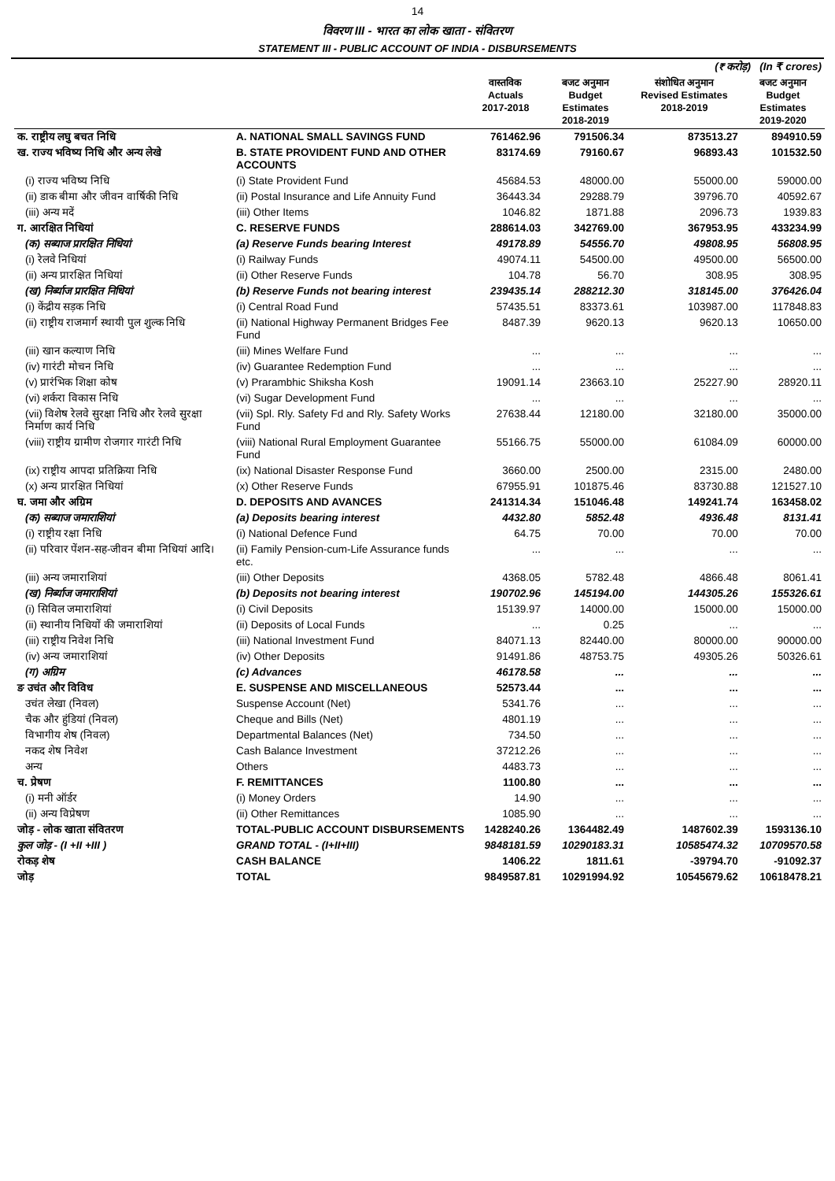14
विवरण III - भारत का लोक खाता - संवितरण
STATEMENT III - PUBLIC ACCOUNT OF INDIA - DISBURSEMENTS
| (₹ करोड़) (In ₹ crores) | | | | | |
| | | वास्तविक Actuals 2017-2018 | बजट अनुमान Budget Estimates 2018-2019 | संशोधित अनुमान Revised Estimates 2018-2019 | बजट अनुमान Budget Estimates 2019-2020 |
| क. राष्ट्रीय लघु बचत निधि | A. NATIONAL SMALL SAVINGS FUND | 761462.96 | 791506.34 | 873513.27 | 894910.59 |
| ख. राज्य भविष्य निधि और अन्य लेखे | B. STATE PROVIDENT FUND AND OTHER ACCOUNTS | 83174.69 | 79160.67 | 96893.43 | 101532.50 |
| (i) राज्य भविष्य निधि | (i) State Provident Fund | 45684.53 | 48000.00 | 55000.00 | 59000.00 |
| (ii) डाक बीमा और जीवन वार्षिकी निधि | (ii) Postal Insurance and Life Annuity Fund | 36443.34 | 29288.79 | 39796.70 | 40592.67 |
| (iii) अन्य मदें | (iii) Other Items | 1046.82 | 1871.88 | 2096.73 | 1939.83 |
| ग. आरक्षित निधियां | C. RESERVE FUNDS | 288614.03 | 342769.00 | 367953.95 | 433234.99 |
| (क) सब्याज प्रारक्षित निधियां | (a) Reserve Funds bearing Interest | 49178.89 | 54556.70 | 49808.95 | 56808.95 |
| (i) रेलवे निधियां | (i) Railway Funds | 49074.11 | 54500.00 | 49500.00 | 56500.00 |
| (ii) अन्य प्रारक्षित निधियां | (ii) Other Reserve Funds | 104.78 | 56.70 | 308.95 | 308.95 |
| (ख) निर्ब्याज प्रारक्षित निधियां | (b) Reserve Funds not bearing interest | 239435.14 | 288212.30 | 318145.00 | 376426.04 |
| (i) केंद्रीय सड़क निधि | (i) Central Road Fund | 57435.51 | 83373.61 | 103987.00 | 117848.83 |
| (ii) राष्ट्रीय राजमार्ग स्थायी पुल शुल्क निधि | (ii) National Highway Permanent Bridges Fee Fund | 8487.39 | 9620.13 | 9620.13 | 10650.00 |
| (iii) खान कल्याण निधि | (iii) Mines Welfare Fund | ... | ... | ... | ... |
| (iv) गारंटी मोचन निधि | (iv) Guarantee Redemption Fund | ... | ... | ... | ... |
| (v) प्रारंभिक शिक्षा कोष | (v) Prarambhic Shiksha Kosh | 19091.14 | 23663.10 | 25227.90 | 28920.11 |
| (vi) शर्करा विकास निधि | (vi) Sugar Development Fund | ... | ... | ... | ... |
| (vii) विशेष रेलवे सुरक्षा निधि और रेलवे सुरक्षा निर्माण कार्य निधि | (vii) Spl. Rly. Safety Fd and Rly. Safety Works Fund | 27638.44 | 12180.00 | 32180.00 | 35000.00 |
| (viii) राष्ट्रीय ग्रामीण रोजगार गारंटी निधि | (viii) National Rural Employment Guarantee Fund | 55166.75 | 55000.00 | 61084.09 | 60000.00 |
| (ix) राष्ट्रीय आपदा प्रतिक्रिया निधि | (ix) National Disaster Response Fund | 3660.00 | 2500.00 | 2315.00 | 2480.00 |
| (x) अन्य प्रारक्षित निधियां | (x) Other Reserve Funds | 67955.91 | 101875.46 | 83730.88 | 121527.10 |
| घ. जमा और अग्रिम | D. DEPOSITS AND AVANCES | 241314.34 | 151046.48 | 149241.74 | 163458.02 |
| (क) सब्याज जमाराशियां | (a) Deposits bearing interest | 4432.80 | 5852.48 | 4936.48 | 8131.41 |
| (i) राष्ट्रीय रक्षा निधि | (i) National Defence Fund | 64.75 | 70.00 | 70.00 | 70.00 |
| (ii) परिवार पेंशन-सह-जीवन बीमा निधियां आदि। | (ii) Family Pension-cum-Life Assurance funds etc. | ... | ... | ... | ... |
| (iii) अन्य जमाराशियां | (iii) Other Deposits | 4368.05 | 5782.48 | 4866.48 | 8061.41 |
| (ख) निर्ब्याज जमाराशियां | (b) Deposits not bearing interest | 190702.96 | 145194.00 | 144305.26 | 155326.61 |
| (i) सिविल जमाराशियां | (i) Civil Deposits | 15139.97 | 14000.00 | 15000.00 | 15000.00 |
| (ii) स्थानीय निधियों की जमाराशियां | (ii) Deposits of Local Funds | ... | 0.25 | ... | ... |
| (iii) राष्ट्रीय निवेश निधि | (iii) National Investment Fund | 84071.13 | 82440.00 | 80000.00 | 90000.00 |
| (iv) अन्य जमाराशियां | (iv) Other Deposits | 91491.86 | 48753.75 | 49305.26 | 50326.61 |
| (ग) अग्रिम | (c) Advances | 46178.58 | ... | ... | ... |
| ङ उचंत और विविध | E. SUSPENSE AND MISCELLANEOUS | 52573.44 | ... | ... | ... |
| उचंत लेखा (निवल) | Suspense Account (Net) | 5341.76 | ... | ... | ... |
| चैक और हुंडियां (निवल) | Cheque and Bills (Net) | 4801.19 | ... | ... | ... |
| विभागीय शेष (निवल) | Departmental Balances (Net) | 734.50 | ... | ... | ... |
| नकद शेष निवेश | Cash Balance Investment | 37212.26 | ... | ... | ... |
| अन्य | Others | 4483.73 | ... | ... | ... |
| च. प्रेषण | F. REMITTANCES | 1100.80 | ... | ... | ... |
| (i) मनी ऑर्डर | (i) Money Orders | 14.90 | ... | ... | ... |
| (ii) अन्य विप्रेषण | (ii) Other Remittances | 1085.90 | ... | ... | ... |
| जोड़ - लोक खाता संवितरण | TOTAL-PUBLIC ACCOUNT DISBURSEMENTS | 1428240.26 | 1364482.49 | 1487602.39 | 1593136.10 |
| कुल जोड़ - (I +II +III ) | GRAND TOTAL - (I+II+III) | 9848181.59 | 10290183.31 | 10585474.32 | 10709570.58 |
| रोकड़ शेष | CASH BALANCE | 1406.22 | 1811.61 | -39794.70 | -91092.37 |
| जोड़ | TOTAL | 9849587.81 | 10291994.92 | 10545679.62 | 10618478.21 |